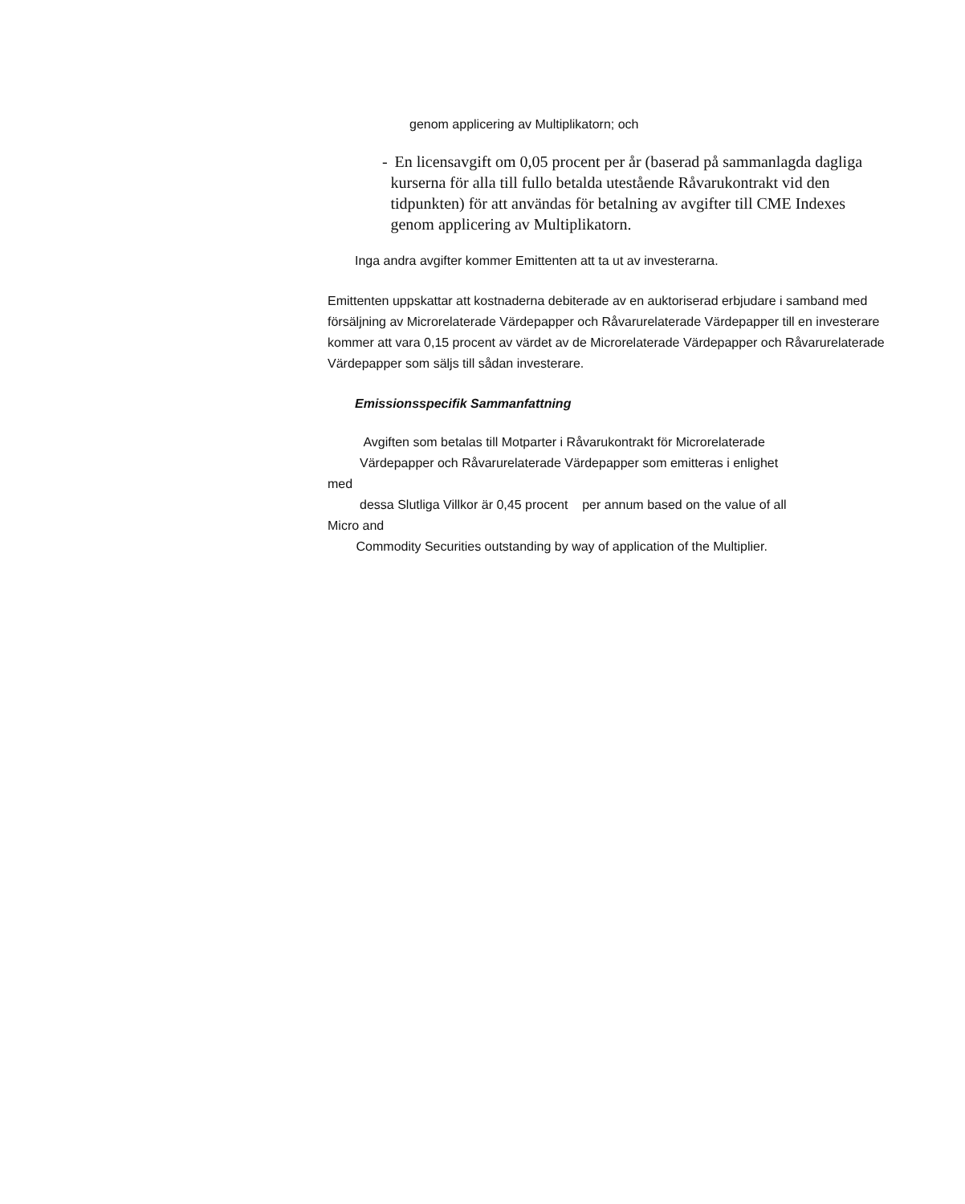genom applicering av Multiplikatorn; och
- En licensavgift om 0,05 procent per år (baserad på sammanlagda dagliga kurserna för alla till fullo betalda utestående Råvarukontrakt vid den tidpunkten) för att användas för betalning av avgifter till CME Indexes genom applicering av Multiplikatorn.
Inga andra avgifter kommer Emittenten att ta ut av investerarna.
Emittenten uppskattar att kostnaderna debiterade av en auktoriserad erbjudare i samband med försäljning av Microrelaterade Värdepapper och Råvarurelaterade Värdepapper till en investerare kommer att vara 0,15 procent av värdet av de Microrelaterade Värdepapper och Råvarurelaterade Värdepapper som säljs till sådan investerare.
Emissionsspecifik Sammanfattning
Avgiften som betalas till Motparter i Råvarukontrakt för Microrelaterade
Värdepapper och Råvarurelaterade Värdepapper som emitteras i enlighet
med
dessa Slutliga Villkor är 0,45 procent per annum based on the value of all
Micro and
Commodity Securities outstanding by way of application of the Multiplier.